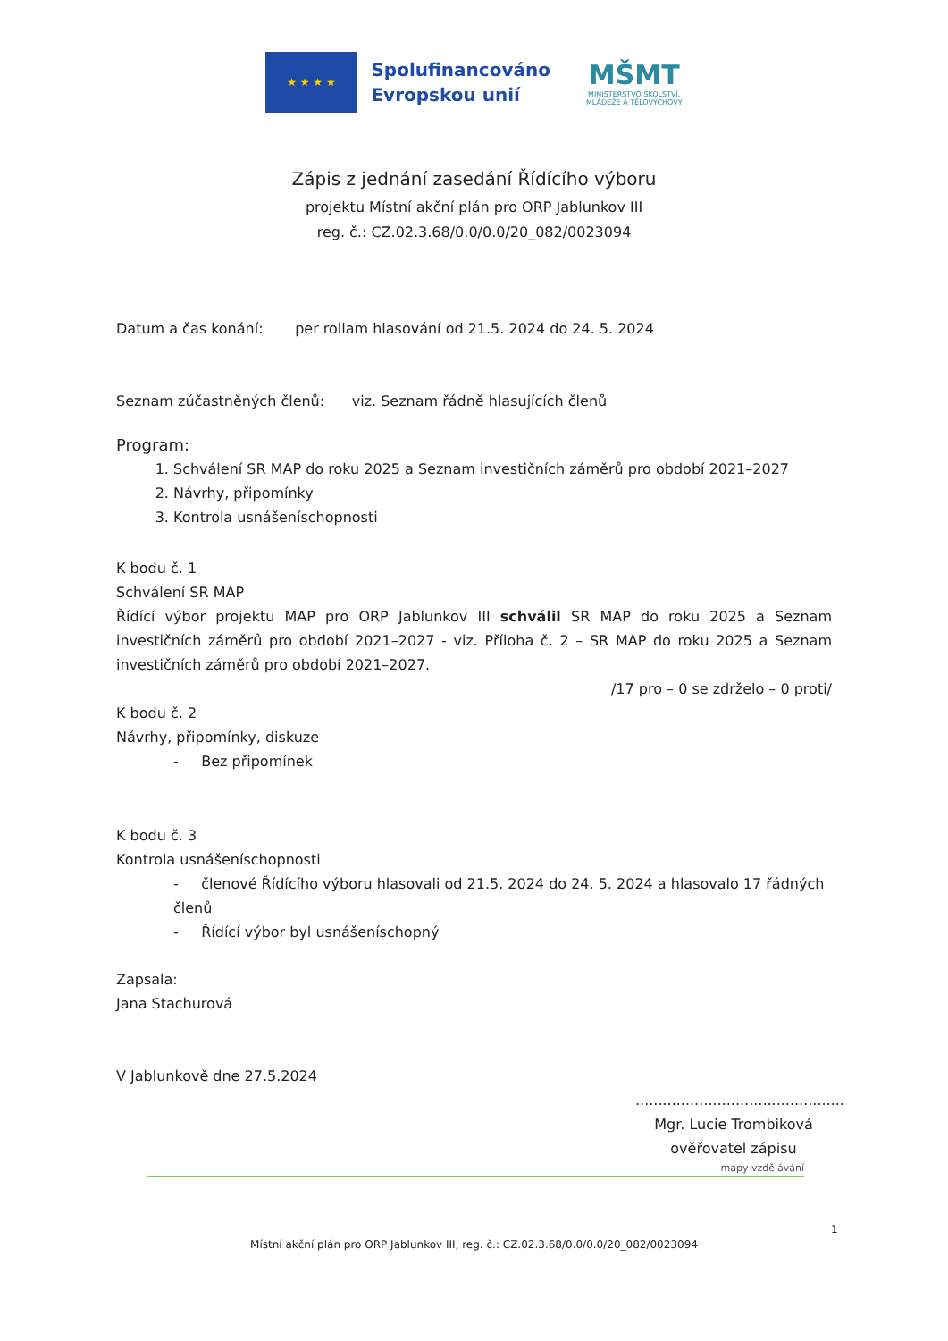★ ★ ★ ★
Spolufinancováno
Evropskou unií
MŠMT
MINISTERSTVO ŠKOLSTVÍ,
MLÁDEŽE A TĚLOVÝCHOVY
Zápis z jednání zasedání Řídícího výboru
projektu Místní akční plán pro ORP Jablunkov III
reg. č.: CZ.02.3.68/0.0/0.0/20_082/0023094
Datum a čas konání: per rollam hlasování od 21.5. 2024 do 24. 5. 2024
Seznam zúčastněných členů: viz. Seznam řádně hlasujících členů
Program:
1. Schválení SR MAP do roku 2025 a Seznam investičních záměrů pro období 2021–2027
2. Návrhy, připomínky
3. Kontrola usnášeníschopnosti
K bodu č. 1
Schválení SR MAP
Řídící výbor projektu MAP pro ORP Jablunkov III schválil SR MAP do roku 2025 a Seznam investičních záměrů pro období 2021–2027 - viz. Příloha č. 2 – SR MAP do roku 2025 a Seznam investičních záměrů pro období 2021–2027.
/17 pro – 0 se zdrželo – 0 proti/
K bodu č. 2
Návrhy, připomínky, diskuze
- Bez připomínek
K bodu č. 3
Kontrola usnášeníschopnosti
- členové Řídícího výboru hlasovali od 21.5. 2024 do 24. 5. 2024 a hlasovalo 17 řádných členů
- Řídící výbor byl usnášeníschopný
Zapsala:
Jana Stachurová
V Jablunkově dne 27.5.2024
..............................................
Mgr. Lucie Trombiková
ověřovatel zápisu
mapy vzdělávání
1
Místní akční plán pro ORP Jablunkov III, reg. č.: CZ.02.3.68/0.0/0.0/20_082/0023094